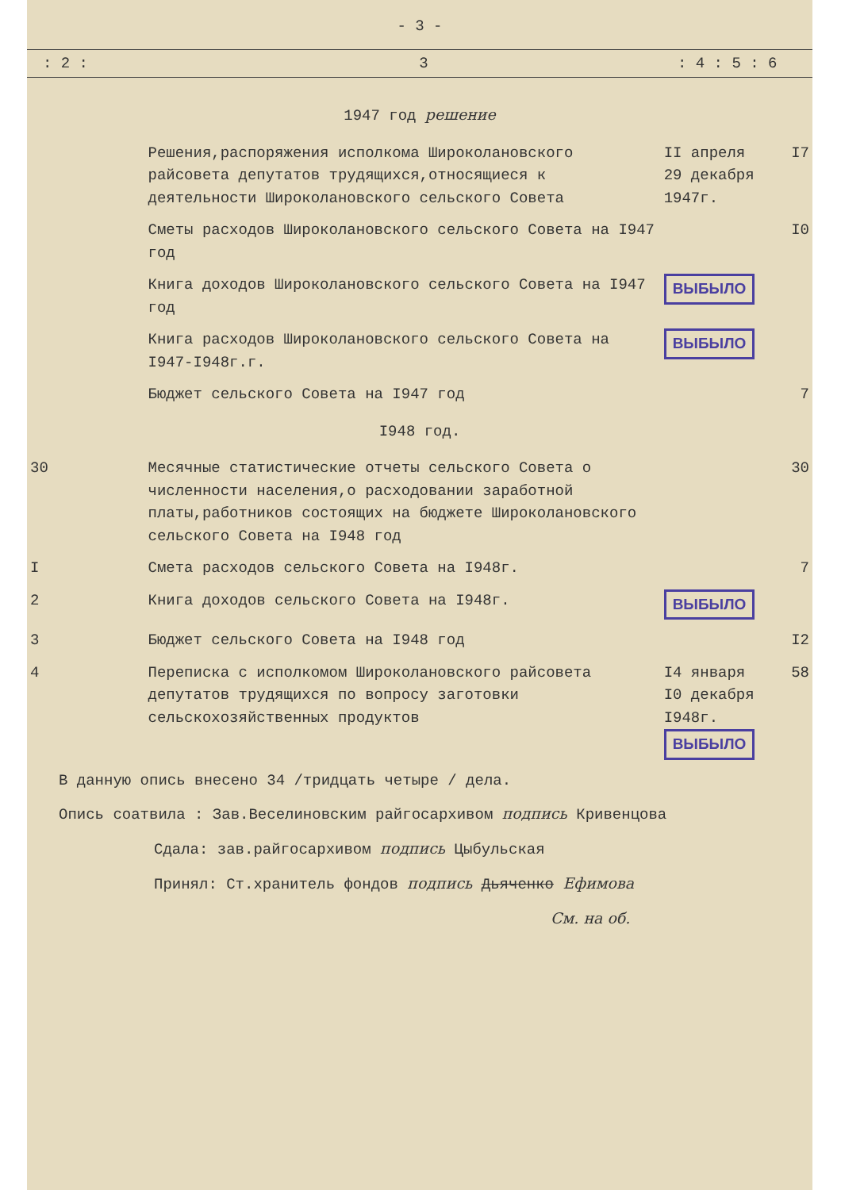- 3 -
: 2 : 3: 4 : 5 : 6
| 1947 год решение | | | |
| | Решения,распоряжения исполкома Широколановского райсовета депутатов трудящихся,относящиеся к деятельности Широколановского сельского Совета | II апреля 29 декабря 1947г. | I7 |
| | Сметы расходов Широколановского сельского Совета на I947 год | | I0 |
| | Книга доходов Широколановского сельского Совета на I947 год | ВЫБЫЛО | |
| | Книга расходов Широколановского сельского Совета на I947-I948г.г. | ВЫБЫЛО | |
| | Бюджет сельского Совета на I947 год | | 7 |
| I948 год. | | | |
| 30 | Месячные статистические отчеты сельского Совета о численности населения,о расходовании заработной платы,работников состоящих на бюджете Широколановского сельского Совета на I948 год | | 30 |
| I | Смета расходов сельского Совета на I948г. | | 7 |
| 2 | Книга доходов сельского Совета на I948г. | ВЫБЫЛО | |
| 3 | Бюджет сельского Совета на I948 год | | I2 |
| 4 | Переписка с исполкомом Широколановского райсовета депутатов трудящихся по вопросу заготовки сельскохозяйственных продуктов | I4 января I0 декабря I948г. ВЫБЫЛО | 58 |
В данную опись внесено 34 /тридцать четыре / дела.
Опись соатвила : Зав.Веселиновским райгосархивом подпись Кривенцова
Сдала: зав.райгосархивом подпись Цыбульская
Принял: Ст.хранитель фондов подпись Дьяченко Ефимова
См. на об.